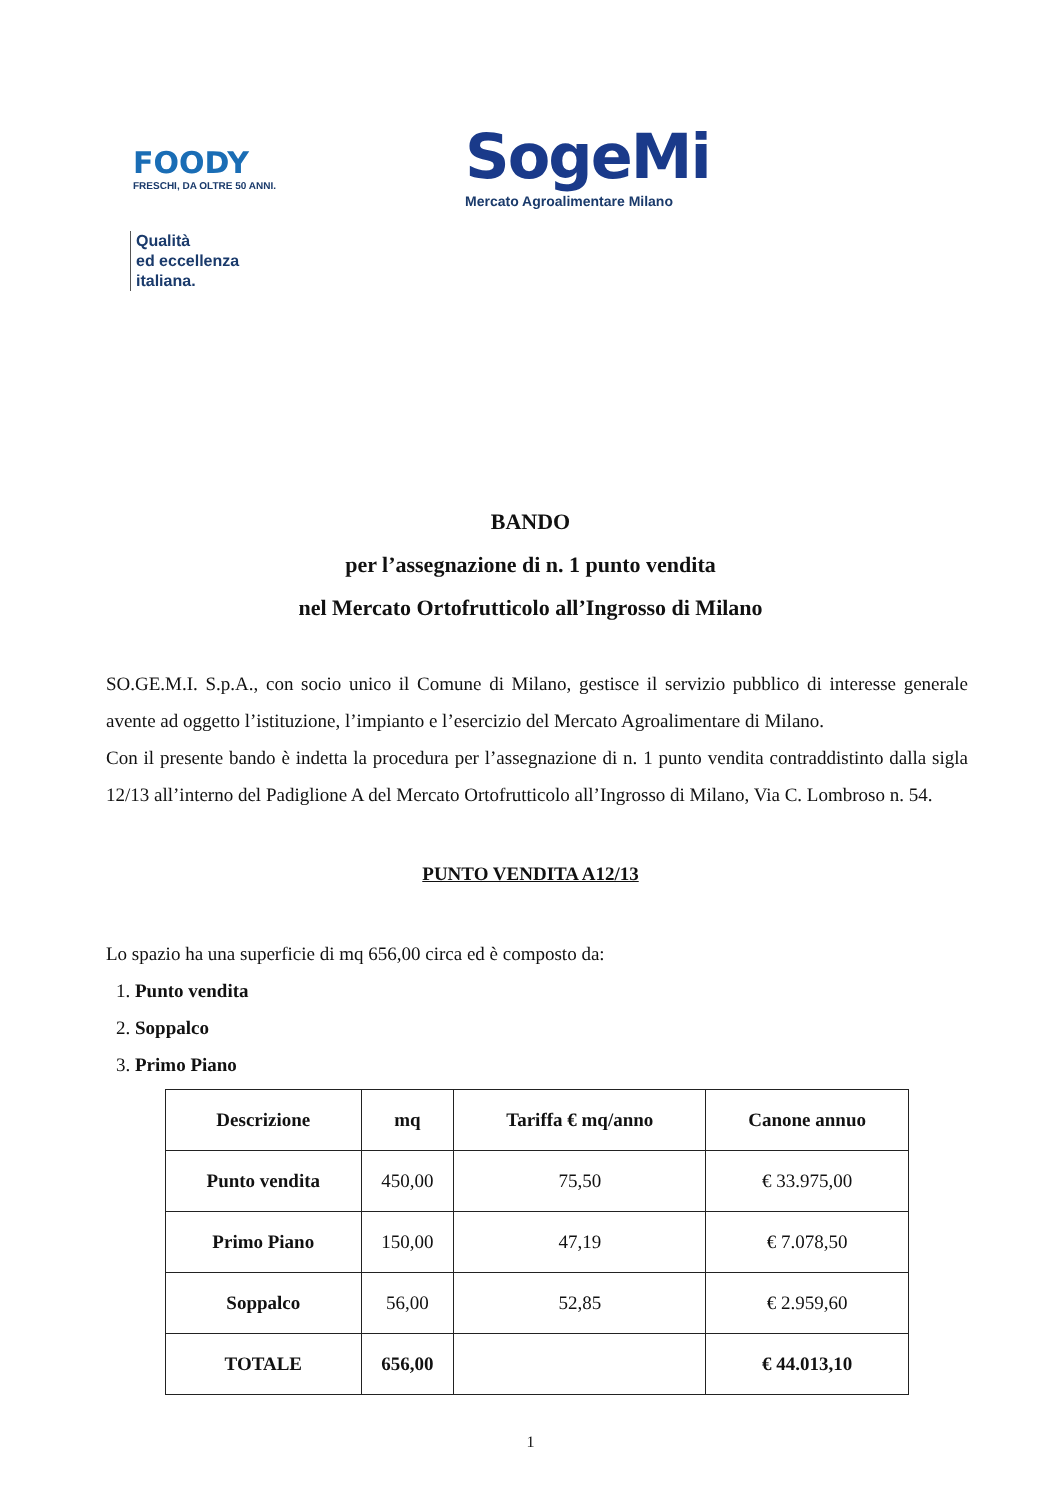FOODY
FRESCHI, DA OLTRE 50 ANNI.
Qualità
ed eccellenza
italiana.
SogeMi
Mercato Agroalimentare Milano
BANDO
per l’assegnazione di n. 1 punto vendita
nel Mercato Ortofrutticolo all’Ingrosso di Milano
SO.GE.M.I. S.p.A., con socio unico il Comune di Milano, gestisce il servizio pubblico di interesse generale avente ad oggetto l’istituzione, l’impianto e l’esercizio del Mercato Agroalimentare di Milano.
Con il presente bando è indetta la procedura per l’assegnazione di n. 1 punto vendita contraddistinto dalla sigla 12/13 all’interno del Padiglione A del Mercato Ortofrutticolo all’Ingrosso di Milano, Via C. Lombroso n. 54.
PUNTO VENDITA A12/13
Lo spazio ha una superficie di mq 656,00 circa ed è composto da:
1. Punto vendita
2. Soppalco
3. Primo Piano
| Descrizione | mq | Tariffa € mq/anno | Canone annuo |
| --- | --- | --- | --- |
| Punto vendita | 450,00 | 75,50 | € 33.975,00 |
| Primo Piano | 150,00 | 47,19 | € 7.078,50 |
| Soppalco | 56,00 | 52,85 | € 2.959,60 |
| TOTALE | 656,00 | | € 44.013,10 |
1